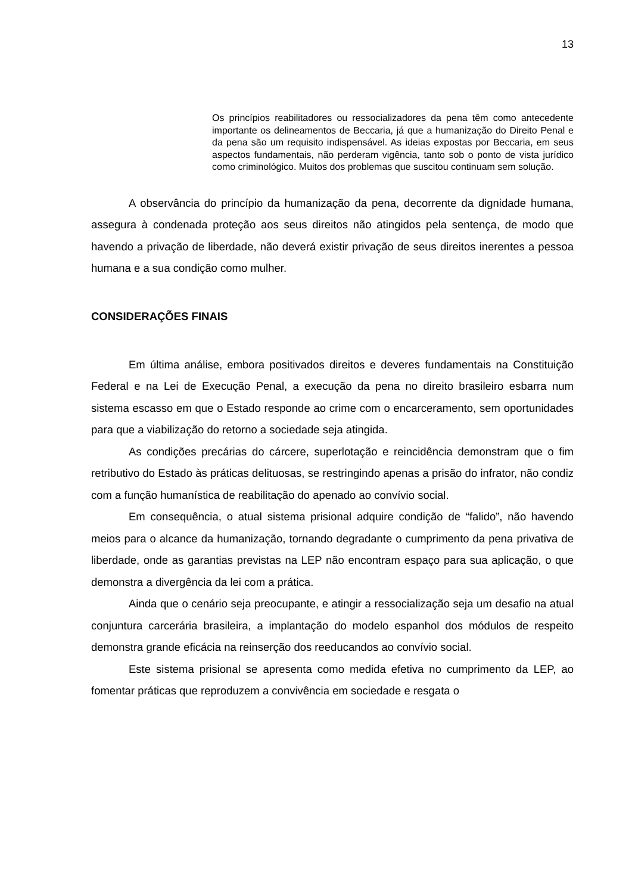13
Os princípios reabilitadores ou ressocializadores da pena têm como antecedente importante os delineamentos de Beccaria, já que a humanização do Direito Penal e da pena são um requisito indispensável. As ideias expostas por Beccaria, em seus aspectos fundamentais, não perderam vigência, tanto sob o ponto de vista jurídico como criminológico. Muitos dos problemas que suscitou continuam sem solução.
A observância do princípio da humanização da pena, decorrente da dignidade humana, assegura à condenada proteção aos seus direitos não atingidos pela sentença, de modo que havendo a privação de liberdade, não deverá existir privação de seus direitos inerentes a pessoa humana e a sua condição como mulher.
CONSIDERAÇÕES FINAIS
Em última análise, embora positivados direitos e deveres fundamentais na Constituição Federal e na Lei de Execução Penal, a execução da pena no direito brasileiro esbarra num sistema escasso em que o Estado responde ao crime com o encarceramento, sem oportunidades para que a viabilização do retorno a sociedade seja atingida.
As condições precárias do cárcere, superlotação e reincidência demonstram que o fim retributivo do Estado às práticas delituosas, se restringindo apenas a prisão do infrator, não condiz com a função humanística de reabilitação do apenado ao convívio social.
Em consequência, o atual sistema prisional adquire condição de “falido”, não havendo meios para o alcance da humanização, tornando degradante o cumprimento da pena privativa de liberdade, onde as garantias previstas na LEP não encontram espaço para sua aplicação, o que demonstra a divergência da lei com a prática.
Ainda que o cenário seja preocupante, e atingir a ressocialização seja um desafio na atual conjuntura carcerária brasileira, a implantação do modelo espanhol dos módulos de respeito demonstra grande eficácia na reinserção dos reeducandos ao convívio social.
Este sistema prisional se apresenta como medida efetiva no cumprimento da LEP, ao fomentar práticas que reproduzem a convivência em sociedade e resgata o